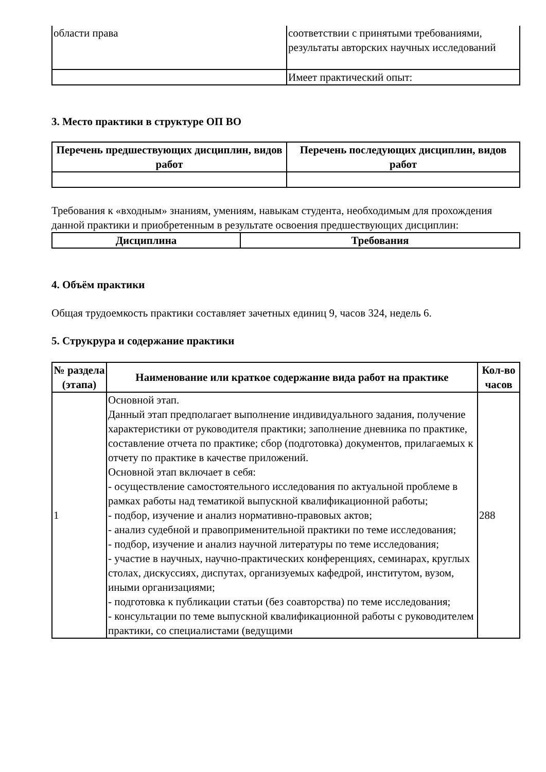| области права | соответствии с принятыми требованиями, результаты авторских научных исследований |
| | Имеет практический опыт: |
3. Место практики в структуре ОП ВО
| Перечень предшествующих дисциплин, видов работ | Перечень последующих дисциплин, видов работ |
| --- | --- |
Требования к «входным» знаниям, умениям, навыкам студента, необходимым для прохождения данной практики и приобретенным в результате освоения предшествующих дисциплин:
| Дисциплина | Требования |
| --- | --- |
4. Объём практики
Общая трудоемкость практики составляет зачетных единиц 9, часов 324, недель 6.
5. Струкрура и содержание практики
| № раздела (этапа) | Наименование или краткое содержание вида работ на практике | Кол-во часов |
| --- | --- | --- |
| 1 | Основной этап. Данный этап предполагает выполнение индивидуального задания, получение характеристики от руководителя практики; заполнение дневника по практике, составление отчета по практике; сбор (подготовка) документов, прилагаемых к отчету по практике в качестве приложений. Основной этап включает в себя: - осуществление самостоятельного исследования по актуальной проблеме в рамках работы над тематикой выпускной квалификационной работы; - подбор, изучение и анализ нормативно-правовых актов; - анализ судебной и правоприменительной практики по теме исследования; - подбор, изучение и анализ научной литературы по теме исследования; - участие в научных, научно-практических конференциях, семинарах, круглых столах, дискуссиях, диспутах, организуемых кафедрой, институтом, вузом, иными организациями; - подготовка к публикации статьи (без соавторства) по теме исследования; - консультации по теме выпускной квалификационной работы с руководителем практики, со специалистами (ведущими | 288 |